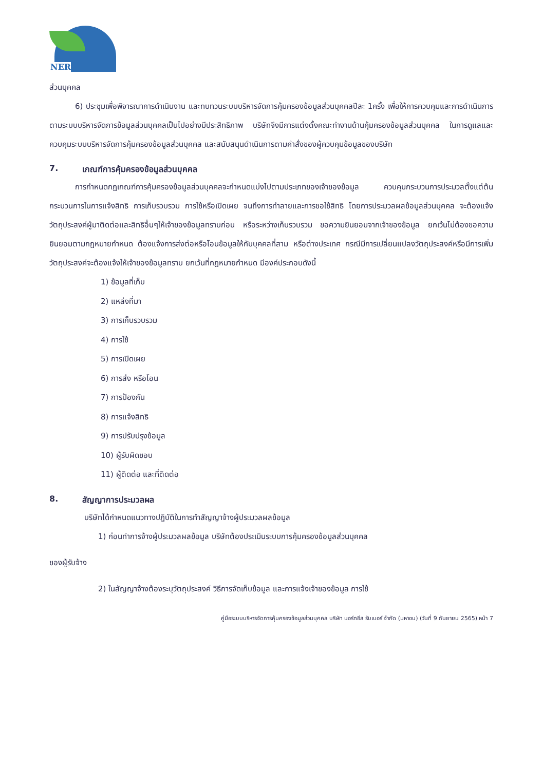NER
ส่วนบุคคล
6) ประชุมเพื่อพิจารณาการดำเนินงาน และทบทวนระบบบริหารจัดการคุ้มครองข้อมูลส่วนบุคคลปีละ 1ครั้ง เพื่อให้การควบคุมและการดำเนินการตามระบบบริหารจัดการข้อมูลส่วนบุคคลเป็นไปอย่างมีประสิทธิภาพ บริษัทจึงมีการแต่งตั้งคณะทำงานด้านคุ้มครองข้อมูลส่วนบุคคล ในการดูแลและควบคุมระบบบริหารจัดการคุ้มครองข้อมูลส่วนบุคคล และสนับสนุนดำเนินการตามคำสั่งของผู้ควบคุมข้อมูลของบริษัท
7. เกณฑ์การคุ้มครองข้อมูลส่วนบุคคล
การกำหนดกฎเกณฑ์การคุ้มครองข้อมูลส่วนบุคคลจะกำหนดแบ่งไปตามประเภทของเจ้าของข้อมูล ควบคุมกระบวนการประมวลตั้งแต่ต้นกระบวนการในการแจ้งสิทธิ การเก็บรวบรวม การใช้หรือเปิดเผย จนถึงการทำลายและการขอใช้สิทธิ โดยการประมวลผลข้อมูลส่วนบุคคล จะต้องแจ้งวัตถุประสงค์ผู้มาติดต่อและสิทธิอื่นๆให้เจ้าของข้อมูลทราบก่อน หรือระหว่างเก็บรวบรวม ขอความยินยอมจากเจ้าของข้อมูล ยกเว้นไม่ต้องขอความยินยอมตามกฎหมายกำหนด ต้องแจ้งการส่งต่อหรือโอนข้อมูลให้กับบุคคลที่สาม หรือต่างประเทศ กรณีมีการเปลี่ยนแปลงวัตถุประสงค์หรือมีการเพิ่มวัตถุประสงค์จะต้องแจ้งให้เจ้าของข้อมูลทราบ ยกเว้นที่กฎหมายกำหนด มีองค์ประกอบดังนี้
1) ข้อมูลที่เก็บ
2) แหล่งที่มา
3) การเก็บรวบรวม
4) การใช้
5) การเปิดเผย
6) การส่ง หรือโอน
7) การป้องกัน
8) การแจ้งสิทธิ
9) การปรับปรุงข้อมูล
10) ผู้รับผิดชอบ
11) ผู้ติดต่อ และที่ติดต่อ
8. สัญญาการประมวลผล
บริษัทได้กำหนดแนวทางปฏิบัติในการทำสัญญาจ้างผู้ประมวลผลข้อมูล
1) ก่อนทำการจ้างผู้ประมวลผลข้อมูล บริษัทต้องประเมินระบบการคุ้มครองข้อมูลส่วนบุคคล
ของผู้รับจ้าง
2) ในสัญญาจ้างต้องระบุวัตถุประสงค์ วิธีการจัดเก็บข้อมูล และการแจ้งเจ้าของข้อมูล การใช้
คู่มือระบบบริหารจัดการคุ้มครองข้อมูลส่วนบุคคล บริษัท นอร์ทอีส รับเบอร์ จำกัด (มหาชน) (วันที่ 9 กันยายน 2565) หน้า 7